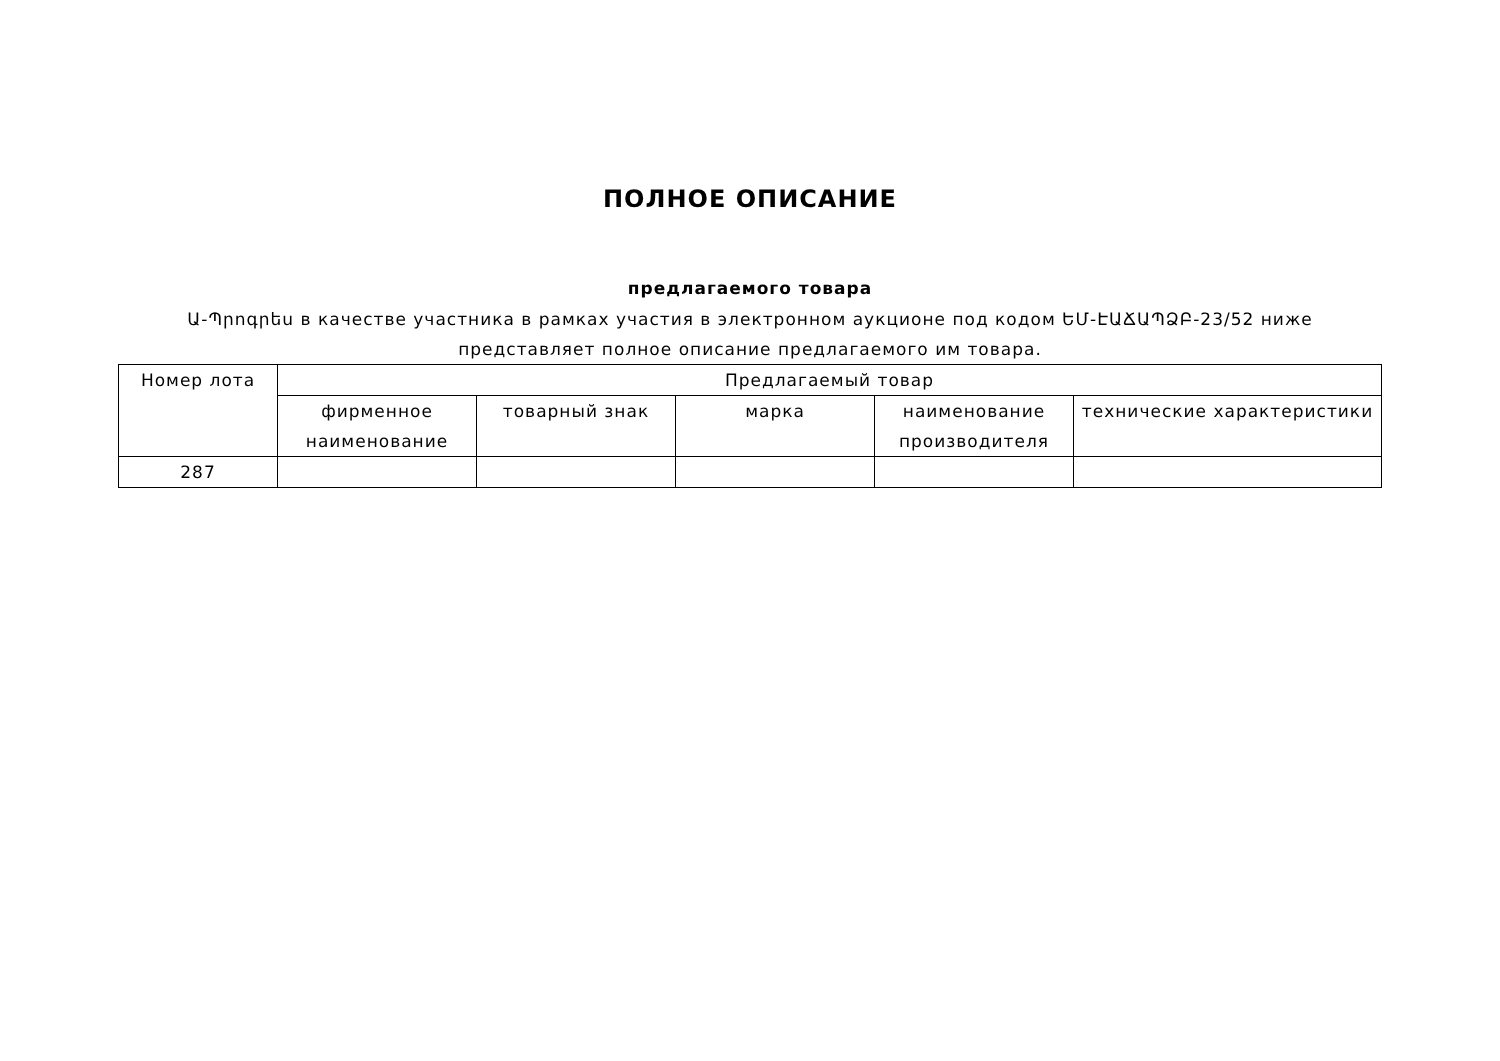ПОЛНОЕ ОПИСАНИЕ
предлагаемого товара
Ա-Պրոգրես в качестве участника в рамках участия в электронном аукционе под кодом ԵՄ-ԷԱՃԱՊՁԲ-23/52 ниже представляет полное описание предлагаемого им товара.
| Номер лота | Предлагаемый товар | | | | |
| --- | --- | --- | --- | --- | --- |
| | фирменное наименование | товарный знак | марка | наименование производителя | технические характеристики |
| 287 | | | | | |